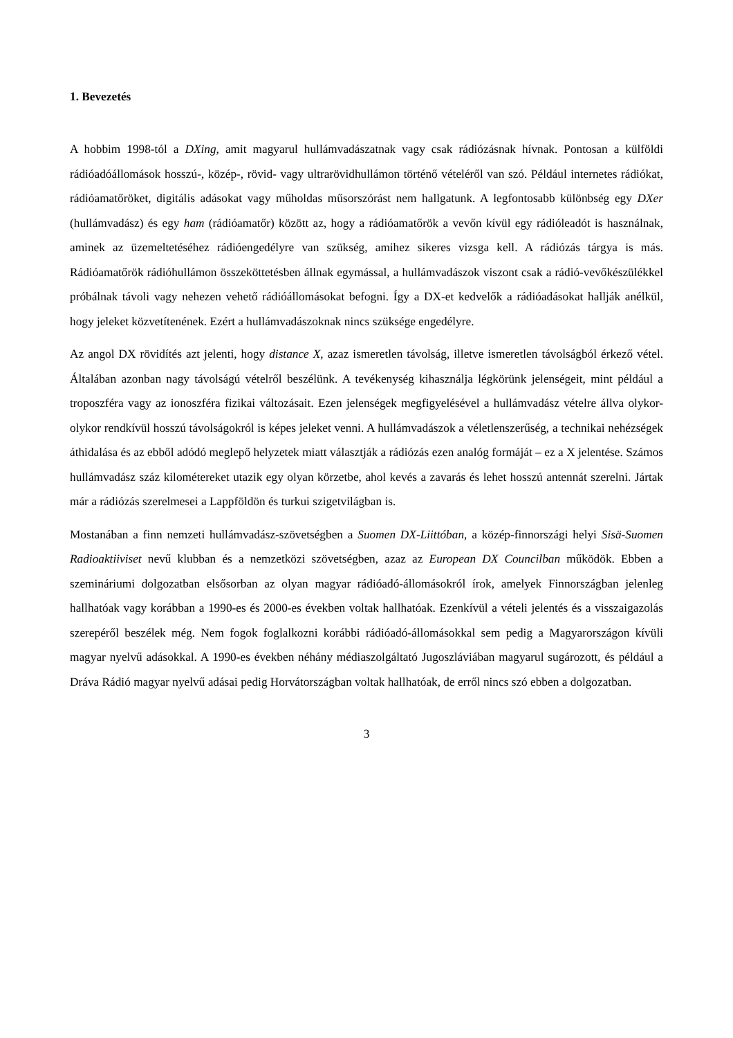1. Bevezetés
A hobbim 1998-tól a DXing, amit magyarul hullámvadászatnak vagy csak rádiózásnak hívnak. Pontosan a külföldi rádióadóállomások hosszú-, közép-, rövid- vagy ultrarövidhullámon történő vételéről van szó. Például internetes rádiókat, rádióamatőröket, digitális adásokat vagy műholdas műsorszórást nem hallgatunk. A legfontosabb különbség egy DXer (hullámvadász) és egy ham (rádióamatőr) között az, hogy a rádióamatőrök a vevőn kívül egy rádióleadót is használnak, aminek az üzemeltetéséhez rádióengedélyre van szükség, amihez sikeres vizsga kell. A rádiózás tárgya is más. Rádióamatőrök rádióhullámon összeköttetésben állnak egymással, a hullámvadászok viszont csak a rádió-vevőkészülékkel próbálnak távoli vagy nehezen vehető rádióállomásokat befogni. Így a DX-et kedvelők a rádióadásokat hallják anélkül, hogy jeleket közvetítenének. Ezért a hullámvadászoknak nincs szüksége engedélyre.
Az angol DX rövidítés azt jelenti, hogy distance X, azaz ismeretlen távolság, illetve ismeretlen távolságból érkező vétel. Általában azonban nagy távolságú vételről beszélünk. A tevékenység kihasználja légkörünk jelenségeit, mint például a troposzféra vagy az ionoszféra fizikai változásait. Ezen jelenségek megfigyelésével a hullámvadász vételre állva olykor-olykor rendkívül hosszú távolságokról is képes jeleket venni. A hullámvadászok a véletlenszerűség, a technikai nehézségek áthidalása és az ebből adódó meglepő helyzetek miatt választják a rádiózás ezen analóg formáját – ez a X jelentése. Számos hullámvadász száz kilométereket utazik egy olyan körzetbe, ahol kevés a zavarás és lehet hosszú antennát szerelni. Jártak már a rádiózás szerelmesei a Lappföldön és turkui szigetvilágban is.
Mostanában a finn nemzeti hullámvadász-szövetségben a Suomen DX-Liittóban, a közép-finnországi helyi Sisä-Suomen Radioaktiiviset nevű klubban és a nemzetközi szövetségben, azaz az European DX Councilban működök. Ebben a szemináriumi dolgozatban elsősorban az olyan magyar rádióadó-állomásokról írok, amelyek Finnországban jelenleg hallhatóak vagy korábban a 1990-es és 2000-es években voltak hallhatóak. Ezenkívül a vételi jelentés és a visszaigazolás szerepéről beszélek még. Nem fogok foglalkozni korábbi rádióadó-állomásokkal sem pedig a Magyarországon kívüli magyar nyelvű adásokkal. A 1990-es években néhány médiaszolgáltató Jugoszláviában magyarul sugározott, és például a Dráva Rádió magyar nyelvű adásai pedig Horvátországban voltak hallhatóak, de erről nincs szó ebben a dolgozatban.
3